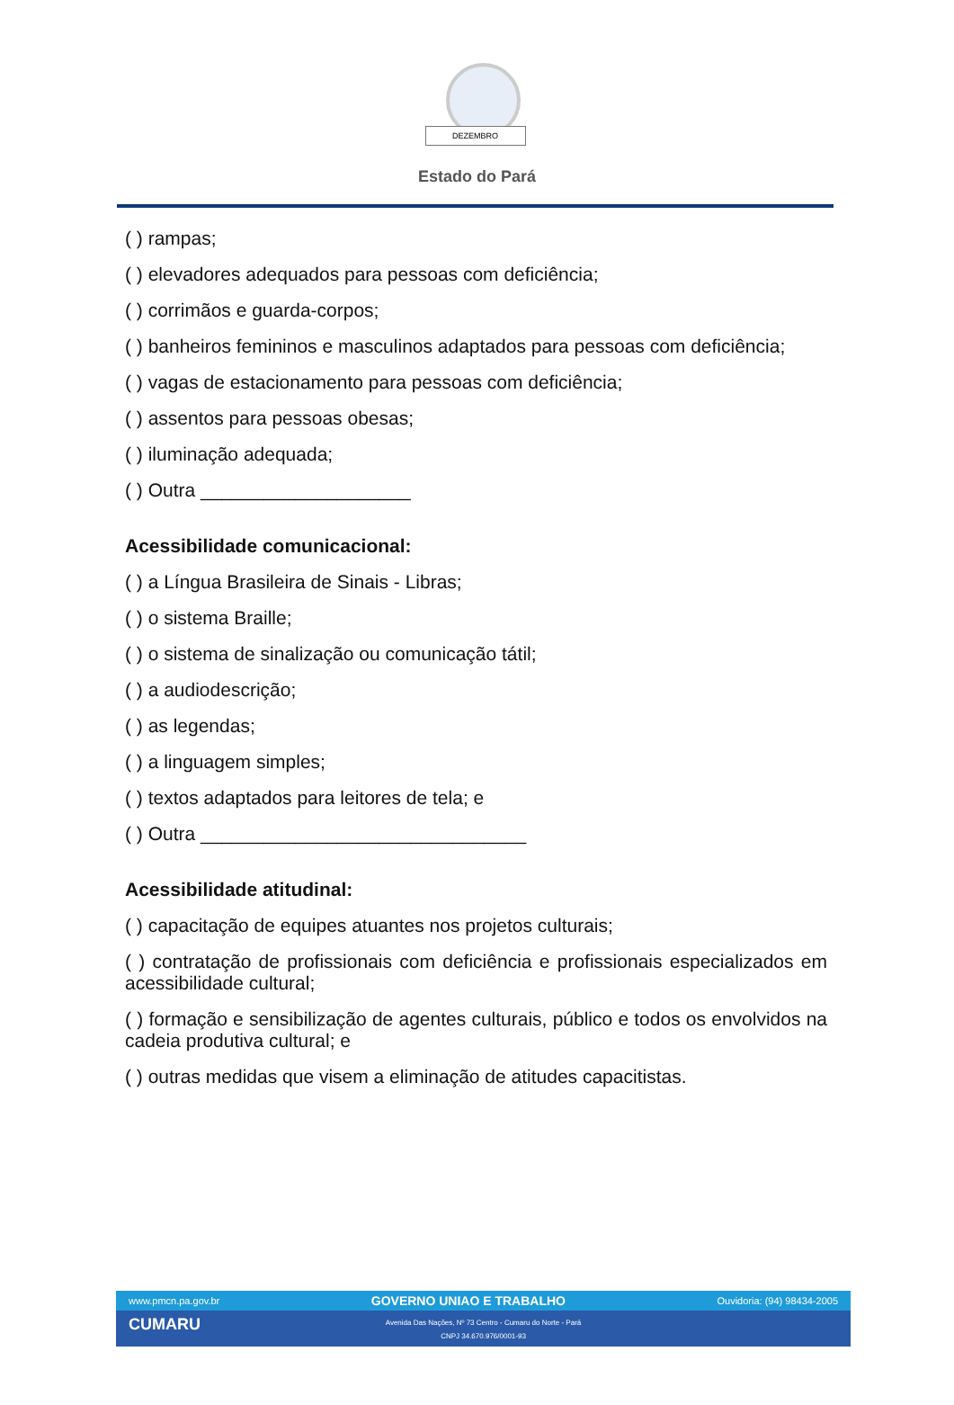DEZEMBRO
Estado do Pará
( ) rampas;
( ) elevadores adequados para pessoas com deficiência;
( ) corrimãos e guarda-corpos;
( ) banheiros femininos e masculinos adaptados para pessoas com deficiência;
( ) vagas de estacionamento para pessoas com deficiência;
( ) assentos para pessoas obesas;
( ) iluminação adequada;
( ) Outra ____________________
Acessibilidade comunicacional:
( ) a Língua Brasileira de Sinais - Libras;
( ) o sistema Braille;
( ) o sistema de sinalização ou comunicação tátil;
( ) a audiodescrição;
( ) as legendas;
( ) a linguagem simples;
( ) textos adaptados para leitores de tela; e
( ) Outra _______________________________
Acessibilidade atitudinal:
( ) capacitação de equipes atuantes nos projetos culturais;
( ) contratação de profissionais com deficiência e profissionais especializados em acessibilidade cultural;
( ) formação e sensibilização de agentes culturais, público e todos os envolvidos na cadeia produtiva cultural; e
( ) outras medidas que visem a eliminação de atitudes capacitistas.
www.pmcn.pa.gov.br GOVERNO UNIAO E TRABALHO Ouvidoria: (94) 98434-2005
CUMARU
Avenida Das Nações, Nº 73 Centro - Cumaru do Norte - Pará
CNPJ 34.670.976/0001-93